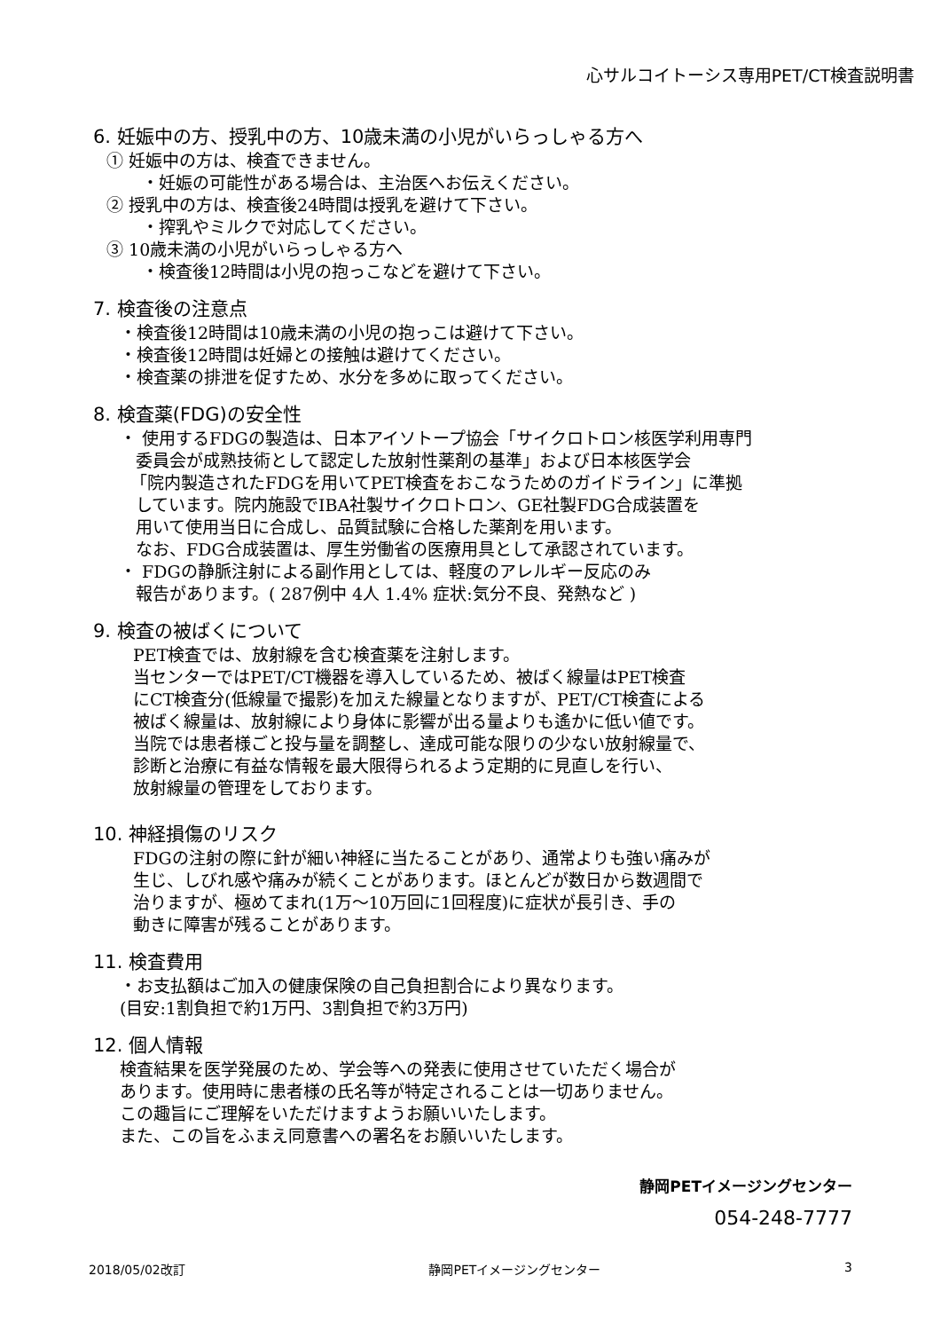心サルコイトーシス専用PET/CT検査説明書
6. 妊娠中の方、授乳中の方、10歳未満の小児がいらっしゃる方へ
① 妊娠中の方は、検査できません。
・妊娠の可能性がある場合は、主治医へお伝えください。
② 授乳中の方は、検査後24時間は授乳を避けて下さい。
・搾乳やミルクで対応してください。
③ 10歳未満の小児がいらっしゃる方へ
・検査後12時間は小児の抱っこなどを避けて下さい。
7. 検査後の注意点
・検査後12時間は10歳未満の小児の抱っこは避けて下さい。
・検査後12時間は妊婦との接触は避けてください。
・検査薬の排泄を促すため、水分を多めに取ってください。
8. 検査薬(FDG)の安全性
・ 使用するFDGの製造は、日本アイソトープ協会「サイクロトロン核医学利用専門
委員会が成熟技術として認定した放射性薬剤の基準」および日本核医学会
「院内製造されたFDGを用いてPET検査をおこなうためのガイドライン」に準拠
しています。院内施設でIBA社製サイクロトロン、GE社製FDG合成装置を
用いて使用当日に合成し、品質試験に合格した薬剤を用います。
なお、FDG合成装置は、厚生労働省の医療用具として承認されています。
・ FDGの静脈注射による副作用としては、軽度のアレルギー反応のみ
報告があります。( 287例中 4人 1.4% 症状:気分不良、発熱など )
9. 検査の被ばくについて
PET検査では、放射線を含む検査薬を注射します。
当センターではPET/CT機器を導入しているため、被ばく線量はPET検査
にCT検査分(低線量で撮影)を加えた線量となりますが、PET/CT検査による
被ばく線量は、放射線により身体に影響が出る量よりも遙かに低い値です。
当院では患者様ごと投与量を調整し、達成可能な限りの少ない放射線量で、
診断と治療に有益な情報を最大限得られるよう定期的に見直しを行い、
放射線量の管理をしております。
10. 神経損傷のリスク
FDGの注射の際に針が細い神経に当たることがあり、通常よりも強い痛みが
生じ、しびれ感や痛みが続くことがあります。ほとんどが数日から数週間で
治りますが、極めてまれ(1万～10万回に1回程度)に症状が長引き、手の
動きに障害が残ることがあります。
11. 検査費用
・お支払額はご加入の健康保険の自己負担割合により異なります。
(目安:1割負担で約1万円、3割負担で約3万円)
12. 個人情報
検査結果を医学発展のため、学会等への発表に使用させていただく場合が
あります。使用時に患者様の氏名等が特定されることは一切ありません。
この趣旨にご理解をいただけますようお願いいたします。
また、この旨をふまえ同意書への署名をお願いいたします。
静岡PETイメージングセンター
054-248-7777
2018/05/02改訂 静岡PETイメージングセンター 3